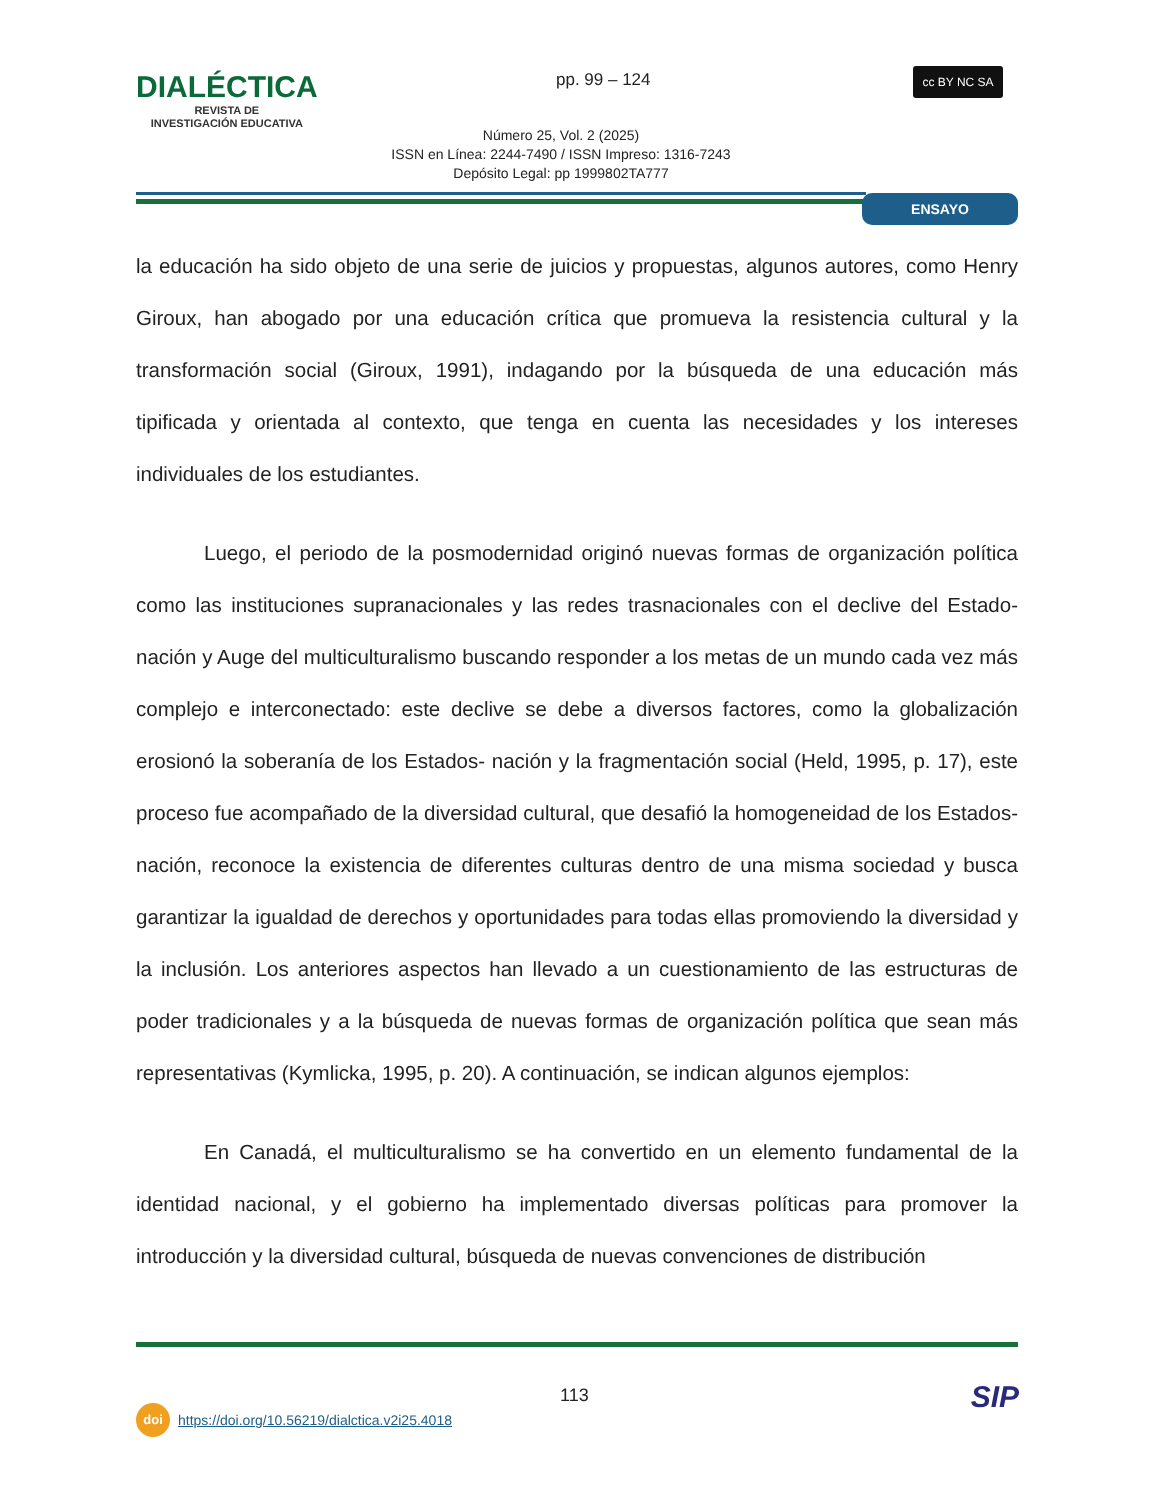DIALÉCTICA
REVISTA DE
INVESTIGACIÓN EDUCATIVA
pp. 99 – 124 cc BY NC SA
Número 25, Vol. 2 (2025)
ISSN en Línea: 2244-7490 / ISSN Impreso: 1316-7243
Depósito Legal: pp 1999802TA777
ENSAYO
la educación ha sido objeto de una serie de juicios y propuestas, algunos autores, como Henry Giroux, han abogado por una educación crítica que promueva la resistencia cultural y la transformación social (Giroux, 1991), indagando por la búsqueda de una educación más tipificada y orientada al contexto, que tenga en cuenta las necesidades y los intereses individuales de los estudiantes.
Luego, el periodo de la posmodernidad originó nuevas formas de organización política como las instituciones supranacionales y las redes trasnacionales con el declive del Estado-nación y Auge del multiculturalismo buscando responder a los metas de un mundo cada vez más complejo e interconectado: este declive se debe a diversos factores, como la globalización erosionó la soberanía de los Estados- nación y la fragmentación social (Held, 1995, p. 17), este proceso fue acompañado de la diversidad cultural, que desafió la homogeneidad de los Estados- nación, reconoce la existencia de diferentes culturas dentro de una misma sociedad y busca garantizar la igualdad de derechos y oportunidades para todas ellas promoviendo la diversidad y la inclusión. Los anteriores aspectos han llevado a un cuestionamiento de las estructuras de poder tradicionales y a la búsqueda de nuevas formas de organización política que sean más representativas (Kymlicka, 1995, p. 20). A continuación, se indican algunos ejemplos:
En Canadá, el multiculturalismo se ha convertido en un elemento fundamental de la identidad nacional, y el gobierno ha implementado diversas políticas para promover la introducción y la diversidad cultural, búsqueda de nuevas convenciones de distribución
113
doi https://doi.org/10.56219/dialctica.v2i25.4018
SIP